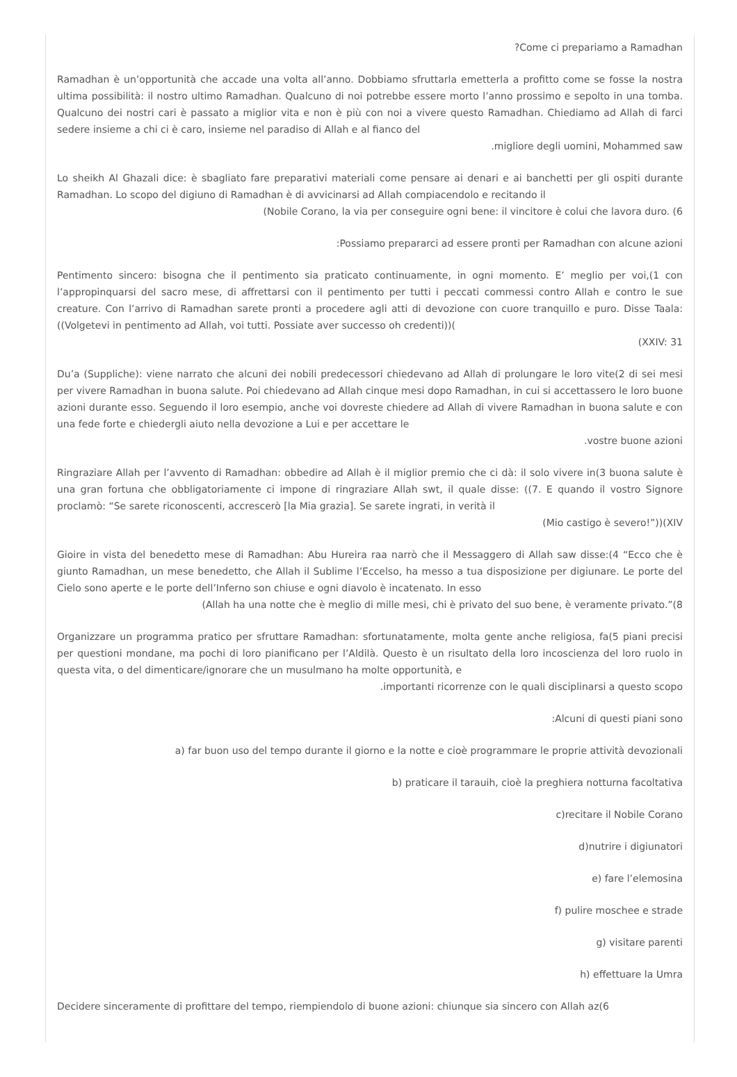?Come ci prepariamo a Ramadhan
Ramadhan è un’opportunità che accade una volta all’anno. Dobbiamo sfruttarla emetterla a profitto come se fosse la nostra ultima possibilità: il nostro ultimo Ramadhan. Qualcuno di noi potrebbe essere morto l’anno prossimo e sepolto in una tomba. Qualcuno dei nostri cari è passato a miglior vita e non è più con noi a vivere questo Ramadhan. Chiediamo ad Allah di farci sedere insieme a chi ci è caro, insieme nel paradiso di Allah e al fianco del
.migliore degli uomini, Mohammed saw
Lo sheikh Al Ghazali dice: è sbagliato fare preparativi materiali come pensare ai denari e ai banchetti per gli ospiti durante Ramadhan. Lo scopo del digiuno di Ramadhan è di avvicinarsi ad Allah compiacendolo e recitando il
(Nobile Corano, la via per conseguire ogni bene: il vincitore è colui che lavora duro. (6
:Possiamo prepararci ad essere pronti per Ramadhan con alcune azioni
Pentimento sincero: bisogna che il pentimento sia praticato continuamente, in ogni momento. E’ meglio per voi,(1 con l’appropinquarsi del sacro mese, di affrettarsi con il pentimento per tutti i peccati commessi contro Allah e contro le sue creature. Con l’arrivo di Ramadhan sarete pronti a procedere agli atti di devozione con cuore tranquillo e puro. Disse Taala: ((Volgetevi in pentimento ad Allah, voi tutti. Possiate aver successo oh credenti))(
(XXIV: 31
Du’a (Suppliche): viene narrato che alcuni dei nobili predecessori chiedevano ad Allah di prolungare le loro vite(2 di sei mesi per vivere Ramadhan in buona salute. Poi chiedevano ad Allah cinque mesi dopo Ramadhan, in cui si accettassero le loro buone azioni durante esso. Seguendo il loro esempio, anche voi dovreste chiedere ad Allah di vivere Ramadhan in buona salute e con una fede forte e chiedergli aiuto nella devozione a Lui e per accettare le
.vostre buone azioni
Ringraziare Allah per l’avvento di Ramadhan: obbedire ad Allah è il miglior premio che ci dà: il solo vivere in(3 buona salute è una gran fortuna che obbligatoriamente ci impone di ringraziare Allah swt, il quale disse: ((7. E quando il vostro Signore proclamò: “Se sarete riconoscenti, accrescerò [la Mia grazia]. Se sarete ingrati, in verità il
(Mio castigo è severo!”))(XIV
Gioire in vista del benedetto mese di Ramadhan: Abu Hureira raa narrò che il Messaggero di Allah saw disse:(4 “Ecco che è giunto Ramadhan, un mese benedetto, che Allah il Sublime l’Eccelso, ha messo a tua disposizione per digiunare. Le porte del Cielo sono aperte e le porte dell’Inferno son chiuse e ogni diavolo è incatenato. In esso
(Allah ha una notte che è meglio di mille mesi, chi è privato del suo bene, è veramente privato.”(8
Organizzare un programma pratico per sfruttare Ramadhan: sfortunatamente, molta gente anche religiosa, fa(5 piani precisi per questioni mondane, ma pochi di loro pianificano per l’Aldilà. Questo è un risultato della loro incoscienza del loro ruolo in questa vita, o del dimenticare/ignorare che un musulmano ha molte opportunità, e
.importanti ricorrenze con le quali disciplinarsi a questo scopo
:Alcuni di questi piani sono
a) far buon uso del tempo durante il giorno e la notte e cioè programmare le proprie attività devozionali
b) praticare il tarauih, cioè la preghiera notturna facoltativa
c)recitare il Nobile Corano
d)nutrire i digiunatori
e) fare l’elemosina
f) pulire moschee e strade
g) visitare parenti
h) effettuare la Umra
Decidere sinceramente di profittare del tempo, riempiendolo di buone azioni: chiunque sia sincero con Allah az(6